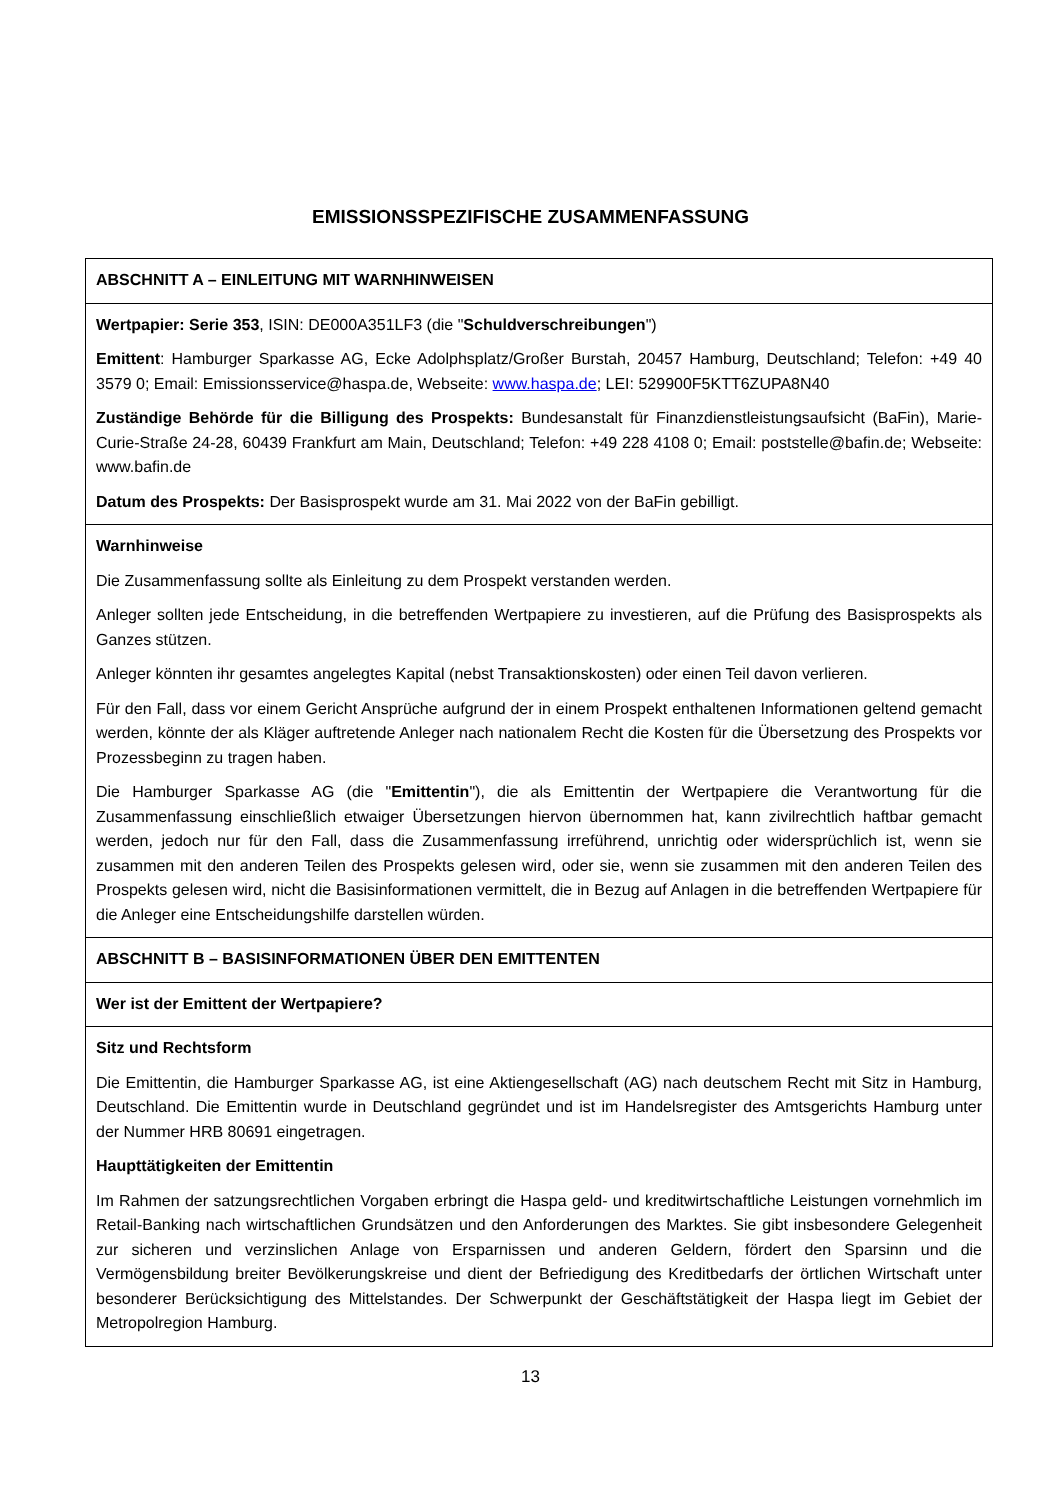EMISSIONSSPEZIFISCHE ZUSAMMENFASSUNG
| ABSCHNITT A – EINLEITUNG MIT WARNHINWEISEN |
| Wertpapier: Serie 353 , ISIN: DE000A351LF3 (die " Schuldverschreibungen ") Emittent : Hamburger Sparkasse AG, Ecke Adolphsplatz/Großer Burstah, 20457 Hamburg, Deutschland; Telefon: +49 40 3579 0; Email: Emissionsservice@haspa.de, Webseite: www.haspa.de ; LEI: 529900F5KTT6ZUPA8N40 Zuständige Behörde für die Billigung des Prospekts: Bundesanstalt für Finanzdienstleistungsaufsicht (BaFin), Marie-Curie-Straße 24-28, 60439 Frankfurt am Main, Deutschland; Telefon: +49 228 4108 0; Email: poststelle@bafin.de; Webseite: www.bafin.de Datum des Prospekts: Der Basisprospekt wurde am 31. Mai 2022 von der BaFin gebilligt. |
| Warnhinweise Die Zusammenfassung sollte als Einleitung zu dem Prospekt verstanden werden. Anleger sollten jede Entscheidung, in die betreffenden Wertpapiere zu investieren, auf die Prüfung des Basisprospekts als Ganzes stützen. Anleger könnten ihr gesamtes angelegtes Kapital (nebst Transaktionskosten) oder einen Teil davon verlieren. Für den Fall, dass vor einem Gericht Ansprüche aufgrund der in einem Prospekt enthaltenen Informationen geltend gemacht werden, könnte der als Kläger auftretende Anleger nach nationalem Recht die Kosten für die Übersetzung des Prospekts vor Prozessbeginn zu tragen haben. Die Hamburger Sparkasse AG (die " Emittentin "), die als Emittentin der Wertpapiere die Verantwortung für die Zusammenfassung einschließlich etwaiger Übersetzungen hiervon übernommen hat, kann zivilrechtlich haftbar gemacht werden, jedoch nur für den Fall, dass die Zusammenfassung irreführend, unrichtig oder widersprüchlich ist, wenn sie zusammen mit den anderen Teilen des Prospekts gelesen wird, oder sie, wenn sie zusammen mit den anderen Teilen des Prospekts gelesen wird, nicht die Basisinformationen vermittelt, die in Bezug auf Anlagen in die betreffenden Wertpapiere für die Anleger eine Entscheidungshilfe darstellen würden. |
| ABSCHNITT B – BASISINFORMATIONEN ÜBER DEN EMITTENTEN |
| Wer ist der Emittent der Wertpapiere? |
| Sitz und Rechtsform Die Emittentin, die Hamburger Sparkasse AG, ist eine Aktiengesellschaft (AG) nach deutschem Recht mit Sitz in Hamburg, Deutschland. Die Emittentin wurde in Deutschland gegründet und ist im Handelsregister des Amtsgerichts Hamburg unter der Nummer HRB 80691 eingetragen. Haupttätigkeiten der Emittentin Im Rahmen der satzungsrechtlichen Vorgaben erbringt die Haspa geld- und kreditwirtschaftliche Leistungen vornehmlich im Retail-Banking nach wirtschaftlichen Grundsätzen und den Anforderungen des Marktes. Sie gibt insbesondere Gelegenheit zur sicheren und verzinslichen Anlage von Ersparnissen und anderen Geldern, fördert den Sparsinn und die Vermögensbildung breiter Bevölkerungskreise und dient der Befriedigung des Kreditbedarfs der örtlichen Wirtschaft unter besonderer Berücksichtigung des Mittelstandes. Der Schwerpunkt der Geschäftstätigkeit der Haspa liegt im Gebiet der Metropolregion Hamburg. |
13